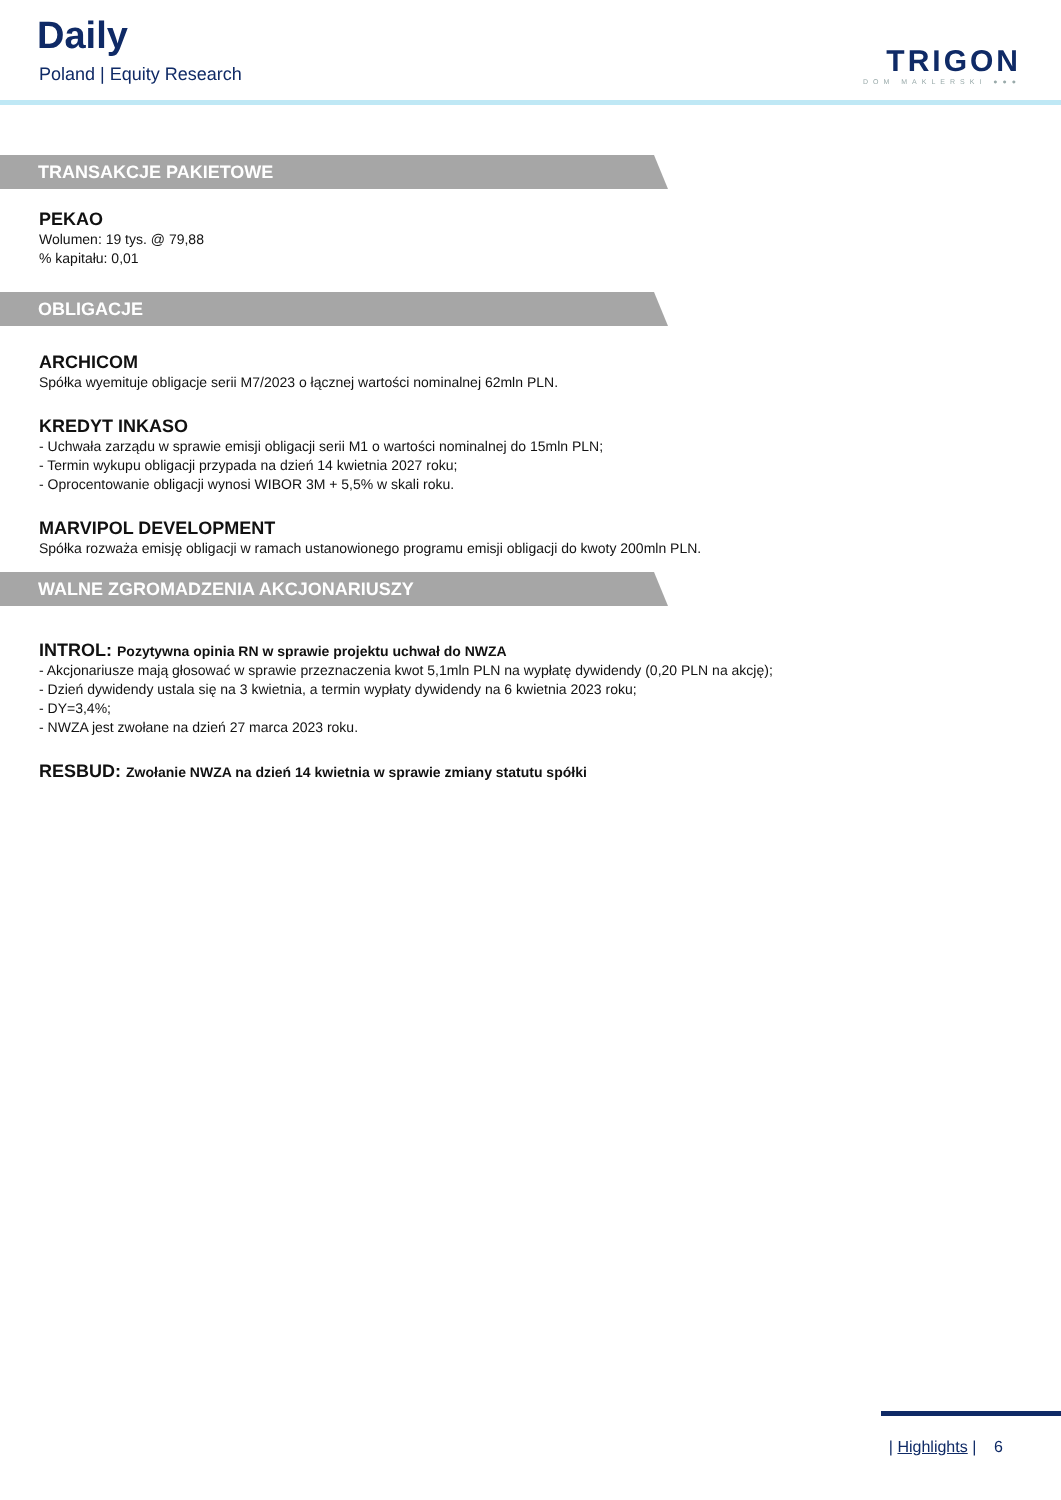Daily
Poland | Equity Research TRIGON
DOM MAKLERSKI ●●●
TRANSAKCJE PAKIETOWE
PEKAO
Wolumen: 19 tys. @ 79,88
% kapitału: 0,01
OBLIGACJE
ARCHICOM
Spółka wyemituje obligacje serii M7/2023 o łącznej wartości nominalnej 62mln PLN.
KREDYT INKASO
- Uchwała zarządu w sprawie emisji obligacji serii M1 o wartości nominalnej do 15mln PLN;
- Termin wykupu obligacji przypada na dzień 14 kwietnia 2027 roku;
- Oprocentowanie obligacji wynosi WIBOR 3M + 5,5% w skali roku.
MARVIPOL DEVELOPMENT
Spółka rozważa emisję obligacji w ramach ustanowionego programu emisji obligacji do kwoty 200mln PLN.
WALNE ZGROMADZENIA AKCJONARIUSZY
INTROL: Pozytywna opinia RN w sprawie projektu uchwał do NWZA
- Akcjonariusze mają głosować w sprawie przeznaczenia kwot 5,1mln PLN na wypłatę dywidendy (0,20 PLN na akcję);
- Dzień dywidendy ustala się na 3 kwietnia, a termin wypłaty dywidendy na 6 kwietnia 2023 roku;
- DY=3,4%;
- NWZA jest zwołane na dzień 27 marca 2023 roku.
RESBUD: Zwołanie NWZA na dzień 14 kwietnia w sprawie zmiany statutu spółki
| Highlights | 6